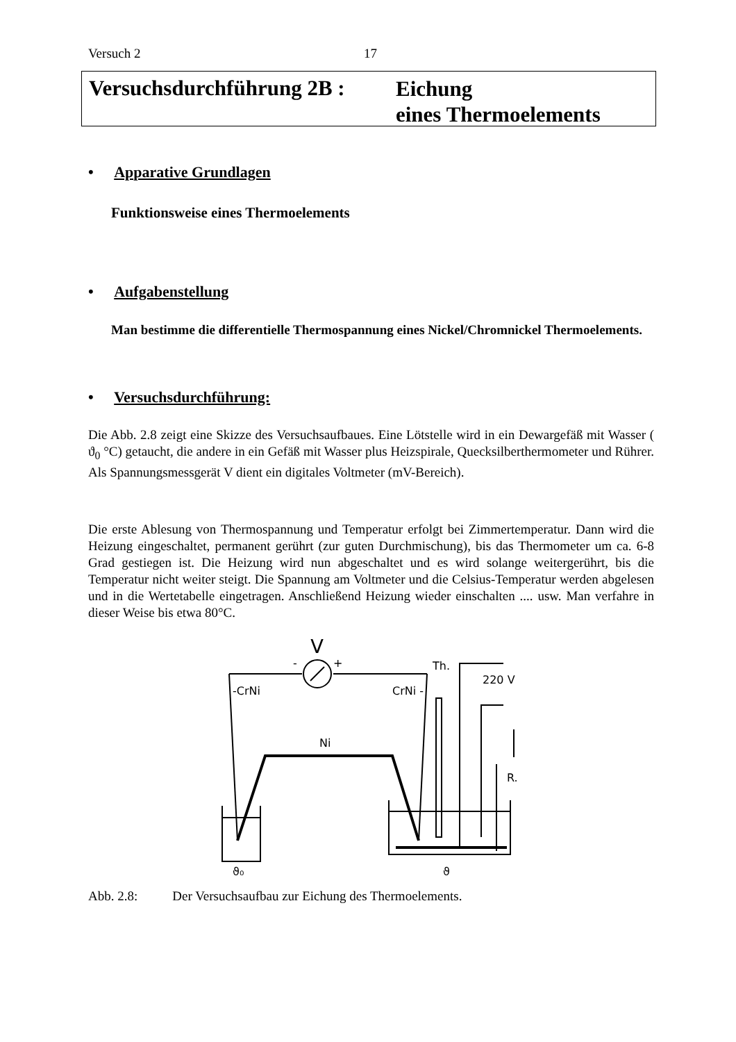Versuch 2 17
Versuchsdurchführung 2B :
Eichung
eines Thermoelements
• Apparative Grundlagen
Funktionsweise eines Thermoelements
• Aufgabenstellung
Man bestimme die differentielle Thermospannung eines Nickel/Chromnickel Thermoelements.
• Versuchsdurchführung:
Die Abb. 2.8 zeigt eine Skizze des Versuchsaufbaues. Eine Lötstelle wird in ein Dewargefäß mit Wasser ( ϑ<sub>0</sub> °C) getaucht, die andere in ein Gefäß mit Wasser plus Heizspirale, Quecksilberthermometer und Rührer. Als Spannungsmessgerät V dient ein digitales Voltmeter (mV-Bereich).
Die erste Ablesung von Thermospannung und Temperatur erfolgt bei Zimmertemperatur. Dann wird die Heizung eingeschaltet, permanent gerührt (zur guten Durchmischung), bis das Thermometer um ca. 6-8 Grad gestiegen ist. Die Heizung wird nun abgeschaltet und es wird solange weitergerührt, bis die Temperatur nicht weiter steigt. Die Spannung am Voltmeter und die Celsius-Temperatur werden abgelesen und in die Wertetabelle eingetragen. Anschließend Heizung wieder einschalten .... usw. Man verfahre in dieser Weise bis etwa 80°C.
V
-
+
-CrNi
CrNi -
Ni
Th.
220 V
R.
ϑ₀
ϑ
Abb. 2.8: Der Versuchsaufbau zur Eichung des Thermoelements.